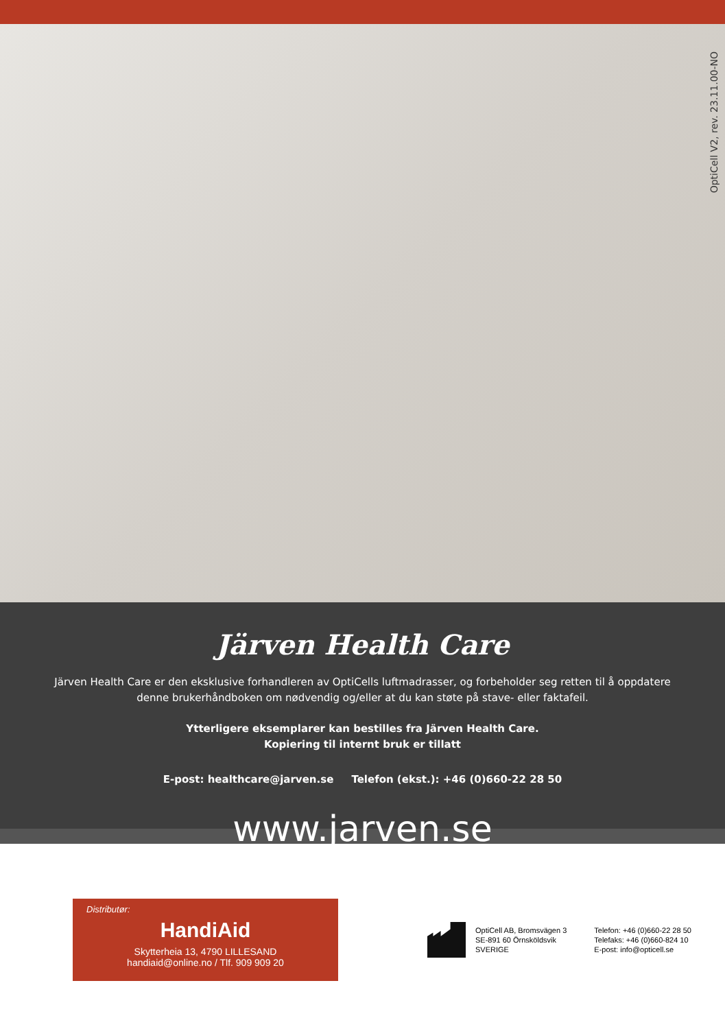OptiCell V2, rev. 23.11.00-NO
Järven Health Care
Järven Health Care er den eksklusive forhandleren av OptiCells luftmadrasser, og forbeholder seg retten til å oppdatere denne brukerhåndboken om nødvendig og/eller at du kan støte på stave- eller faktafeil.
Ytterligere eksemplarer kan bestilles fra Järven Health Care.
Kopiering til internt bruk er tillatt
E-post: healthcare@jarven.se Telefon (ekst.): +46 (0)660-22 28 50
www.jarven.se
Distributør:
HandiAid
Skytterheia 13, 4790 LILLESAND
handiaid@online.no / Tlf. 909 909 20
OptiCell AB, Bromsvägen 3
SE-891 60 Örnsköldsvik
SVERIGE
Telefon: +46 (0)660-22 28 50
Telefaks: +46 (0)660-824 10
E-post: info@opticell.se